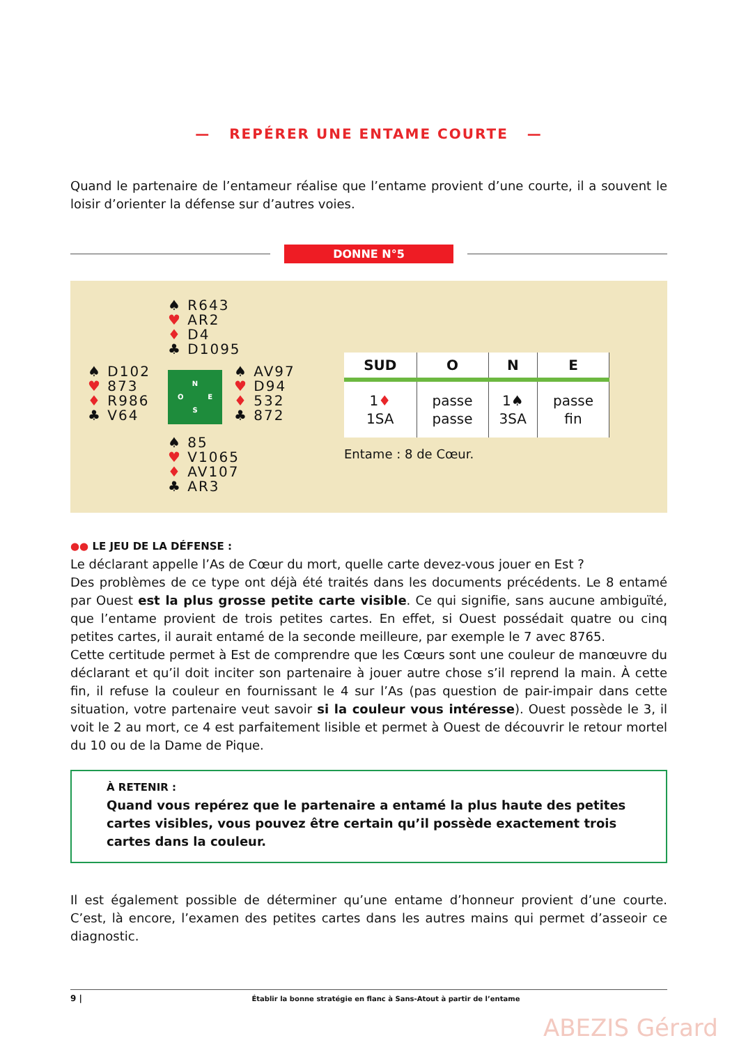— REPÉRER UNE ENTAME COURTE —
Quand le partenaire de l’entameur réalise que l’entame provient d’une courte, il a souvent le loisir d’orienter la défense sur d’autres voies.
DONNE N°5
♠ R643
♥ AR2
♦ D4
♣ D1095
♠ D102
♥ 873
♦ R986
♣ V64
N
O E
S
♠ AV97
♥ D94
♦ 532
♣ 872
♠ 85
♥ V1065
♦ AV107
♣ AR3
| SUD | O | N | E |
| --- | --- | --- | --- |
| 1 ♦ 1SA | passe passe | 1♠ 3SA | passe fin |
Entame : 8 de Cœur.
●● LE JEU DE LA DÉFENSE :
Le déclarant appelle l’As de Cœur du mort, quelle carte devez-vous jouer en Est ?
Des problèmes de ce type ont déjà été traités dans les documents précédents. Le 8 entamé par Ouest est la plus grosse petite carte visible. Ce qui signifie, sans aucune ambiguïté, que l’entame provient de trois petites cartes. En effet, si Ouest possédait quatre ou cinq petites cartes, il aurait entamé de la seconde meilleure, par exemple le 7 avec 8765.
Cette certitude permet à Est de comprendre que les Cœurs sont une couleur de manœuvre du déclarant et qu’il doit inciter son partenaire à jouer autre chose s’il reprend la main. À cette fin, il refuse la couleur en fournissant le 4 sur l’As (pas question de pair-impair dans cette situation, votre partenaire veut savoir si la couleur vous intéresse). Ouest possède le 3, il voit le 2 au mort, ce 4 est parfaitement lisible et permet à Ouest de découvrir le retour mortel du 10 ou de la Dame de Pique.
À RETENIR :
Quand vous repérez que le partenaire a entamé la plus haute des petites cartes visibles, vous pouvez être certain qu’il possède exactement trois cartes dans la couleur.
Il est également possible de déterminer qu’une entame d’honneur provient d’une courte. C’est, là encore, l’examen des petites cartes dans les autres mains qui permet d’asseoir ce diagnostic.
9 | Établir la bonne stratégie en flanc à Sans-Atout à partir de l’entame
ABEZIS Gérard